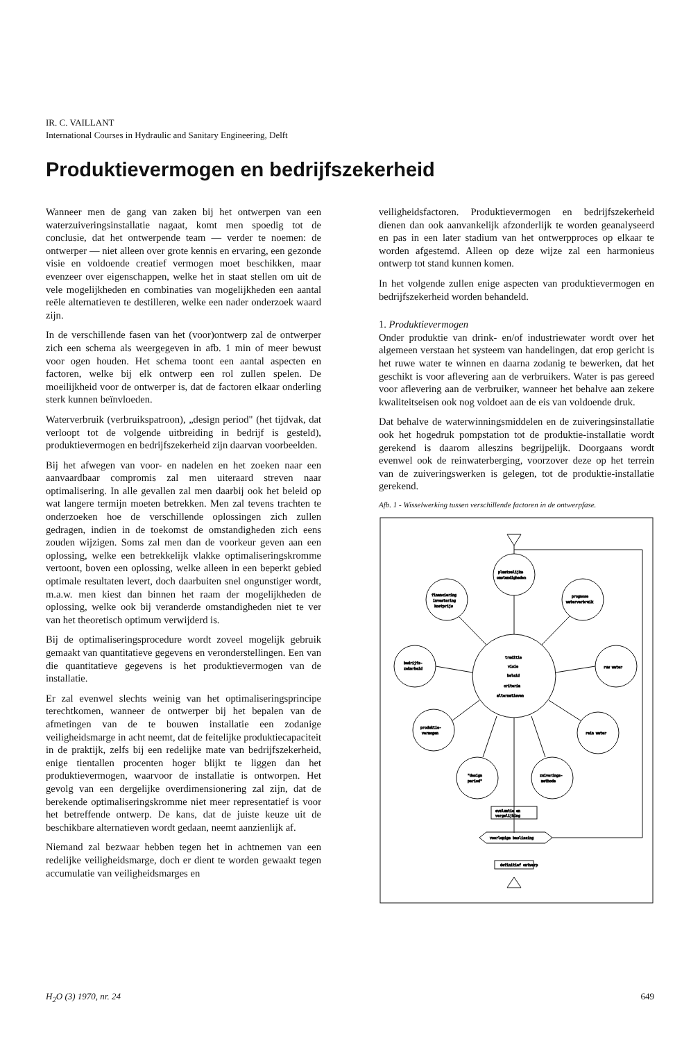IR. C. VAILLANT
International Courses in Hydraulic and Sanitary Engineering, Delft
Produktievermogen en bedrijfszekerheid
Wanneer men de gang van zaken bij het ontwerpen van een waterzuiveringsinstallatie nagaat, komt men spoedig tot de conclusie, dat het ontwerpende team — verder te noemen: de ontwerper — niet alleen over grote kennis en ervaring, een gezonde visie en voldoende creatief vermogen moet beschikken, maar evenzeer over eigenschappen, welke het in staat stellen om uit de vele mogelijkheden en combinaties van mogelijkheden een aantal reële alternatieven te destilleren, welke een nader onderzoek waard zijn.
In de verschillende fasen van het (voor)ontwerp zal de ontwerper zich een schema als weergegeven in afb. 1 min of meer bewust voor ogen houden. Het schema toont een aantal aspecten en factoren, welke bij elk ontwerp een rol zullen spelen. De moeilijkheid voor de ontwerper is, dat de factoren elkaar onderling sterk kunnen beïnvloeden.
Waterverbruik (verbruikspatroon), „design period" (het tijdvak, dat verloopt tot de volgende uitbreiding in bedrijf is gesteld), produktievermogen en bedrijfszekerheid zijn daarvan voorbeelden.
Bij het afwegen van voor- en nadelen en het zoeken naar een aanvaardbaar compromis zal men uiteraard streven naar optimalisering. In alle gevallen zal men daarbij ook het beleid op wat langere termijn moeten betrekken. Men zal tevens trachten te onderzoeken hoe de verschillende oplossingen zich zullen gedragen, indien in de toekomst de omstandigheden zich eens zouden wijzigen. Soms zal men dan de voorkeur geven aan een oplossing, welke een betrekkelijk vlakke optimaliseringskromme vertoont, boven een oplossing, welke alleen in een beperkt gebied optimale resultaten levert, doch daarbuiten snel ongunstiger wordt, m.a.w. men kiest dan binnen het raam der mogelijkheden de oplossing, welke ook bij veranderde omstandigheden niet te ver van het theoretisch optimum verwijderd is.
Bij de optimaliseringsprocedure wordt zoveel mogelijk gebruik gemaakt van quantitatieve gegevens en veronderstellingen. Een van die quantitatieve gegevens is het produktievermogen van de installatie.
Er zal evenwel slechts weinig van het optimaliseringsprincipe terechtkomen, wanneer de ontwerper bij het bepalen van de afmetingen van de te bouwen installatie een zodanige veiligheidsmarge in acht neemt, dat de feitelijke produktiecapaciteit in de praktijk, zelfs bij een redelijke mate van bedrijfszekerheid, enige tientallen procenten hoger blijkt te liggen dan het produktievermogen, waarvoor de installatie is ontworpen. Het gevolg van een dergelijke overdimensionering zal zijn, dat de berekende optimaliseringskromme niet meer representatief is voor het betreffende ontwerp. De kans, dat de juiste keuze uit de beschikbare alternatieven wordt gedaan, neemt aanzienlijk af.
Niemand zal bezwaar hebben tegen het in achtnemen van een redelijke veiligheidsmarge, doch er dient te worden gewaakt tegen accumulatie van veiligheidsmarges en
veiligheidsfactoren. Produktievermogen en bedrijfszekerheid dienen dan ook aanvankelijk afzonderlijk te worden geanalyseerd en pas in een later stadium van het ontwerpproces op elkaar te worden afgestemd. Alleen op deze wijze zal een harmonieus ontwerp tot stand kunnen komen.
In het volgende zullen enige aspecten van produktievermogen en bedrijfszekerheid worden behandeld.
1. Produktievermogen
Onder produktie van drink- en/of industriewater wordt over het algemeen verstaan het systeem van handelingen, dat erop gericht is het ruwe water te winnen en daarna zodanig te bewerken, dat het geschikt is voor aflevering aan de verbruikers. Water is pas gereed voor aflevering aan de verbruiker, wanneer het behalve aan zekere kwaliteitseisen ook nog voldoet aan de eis van voldoende druk.
Dat behalve de waterwinningsmiddelen en de zuiveringsinstallatie ook het hogedruk pompstation tot de produktie-installatie wordt gerekend is daarom alleszins begrijpelijk. Doorgaans wordt evenwel ook de reinwaterberging, voorzover deze op het terrein van de zuiveringswerken is gelegen, tot de produktie-installatie gerekend.
Afb. 1 - Wisselwerking tussen verschillende factoren in de ontwerpfase.
traditie
visie
beleid
criteria
alternatieven
plaatselijke
omstandigheden
financiering
investering
kostprijs
prognose
waterverbruik
bedrijfs-
zekerheid
ruw water
produktie-
vermogen
rein water
"design
period"
zuiverings-
methode
evaluatie en
vergelijking
voorlopige beslissing
definitief ontwerp
H<sub>2</sub>O (3) 1970, nr. 24 649